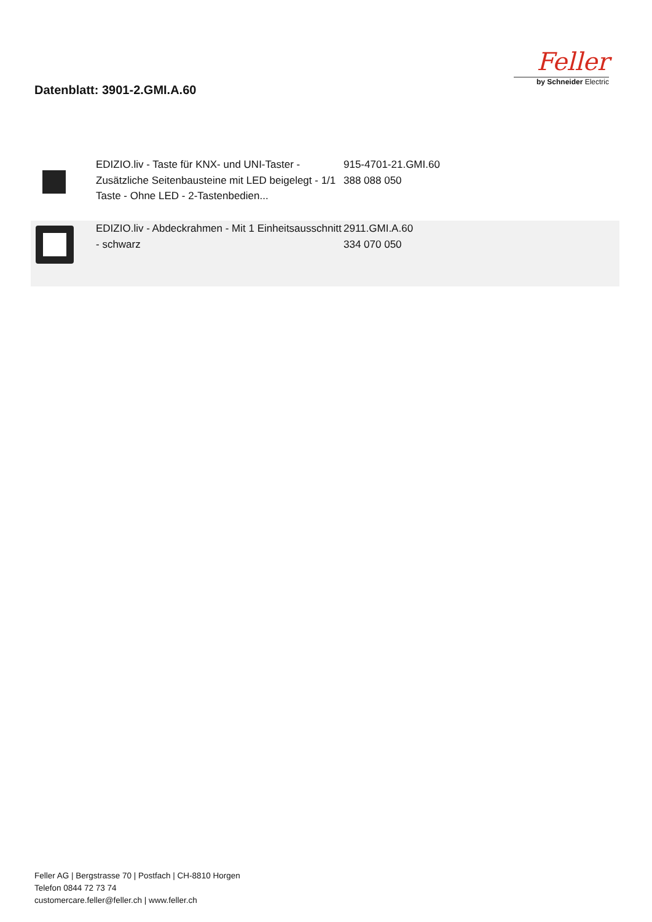Datenblatt: 3901-2.GMI.A.60
Feller
by Schneider Electric
| | EDIZIO.liv - Taste für KNX- und UNI-Taster - Zusätzliche Seitenbausteine mit LED beigelegt - 1/1 Taste - Ohne LED - 2-Tastenbedien... | 915-4701-21.GMI.60 388 088 050 |
| | EDIZIO.liv - Abdeckrahmen - Mit 1 Einheitsausschnitt - schwarz | 2911.GMI.A.60 334 070 050 |
Feller AG | Bergstrasse 70 | Postfach | CH-8810 Horgen
Telefon 0844 72 73 74
customercare.feller@feller.ch | www.feller.ch